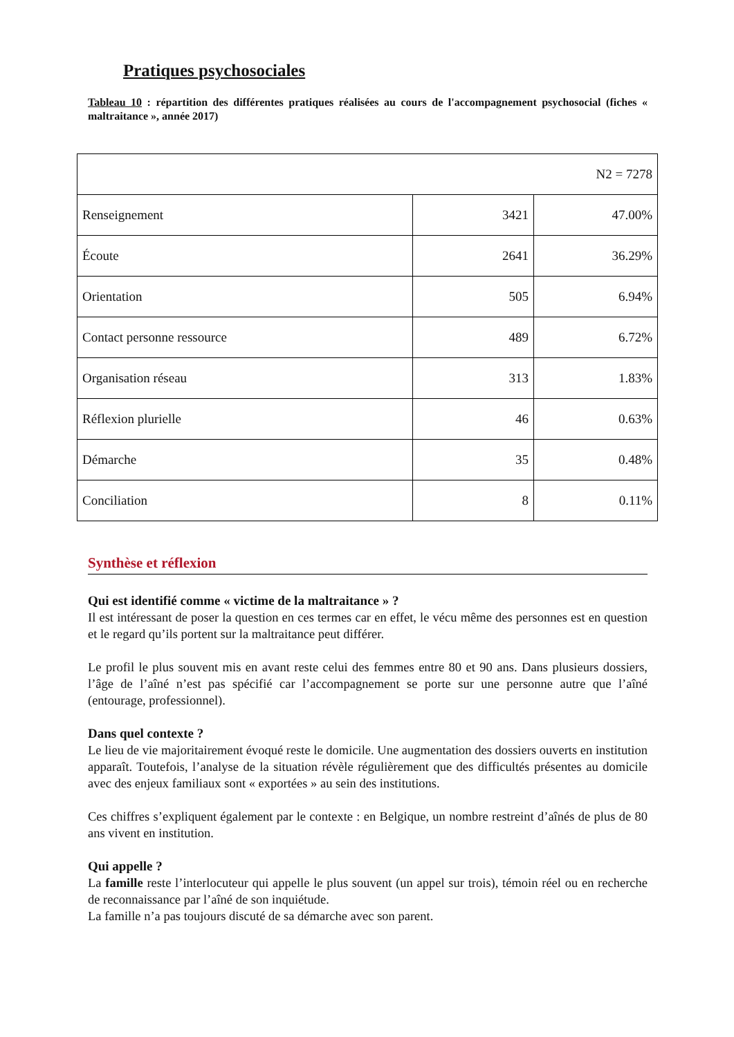Pratiques psychosociales
Tableau 10 : répartition des différentes pratiques réalisées au cours de l'accompagnement psychosocial (fiches « maltraitance », année 2017)
| N2 = 7278 | | |
| Renseignement | 3421 | 47.00% |
| Écoute | 2641 | 36.29% |
| Orientation | 505 | 6.94% |
| Contact personne ressource | 489 | 6.72% |
| Organisation réseau | 313 | 1.83% |
| Réflexion plurielle | 46 | 0.63% |
| Démarche | 35 | 0.48% |
| Conciliation | 8 | 0.11% |
Synthèse et réflexion
Qui est identifié comme « victime de la maltraitance » ?
Il est intéressant de poser la question en ces termes car en effet, le vécu même des personnes est en question et le regard qu’ils portent sur la maltraitance peut différer.
Le profil le plus souvent mis en avant reste celui des femmes entre 80 et 90 ans. Dans plusieurs dossiers, l’âge de l’aîné n’est pas spécifié car l’accompagnement se porte sur une personne autre que l’aîné (entourage, professionnel).
Dans quel contexte ?
Le lieu de vie majoritairement évoqué reste le domicile. Une augmentation des dossiers ouverts en institution apparaît. Toutefois, l’analyse de la situation révèle régulièrement que des difficultés présentes au domicile avec des enjeux familiaux sont « exportées » au sein des institutions.
Ces chiffres s’expliquent également par le contexte : en Belgique, un nombre restreint d’aînés de plus de 80 ans vivent en institution.
Qui appelle ?
La famille reste l’interlocuteur qui appelle le plus souvent (un appel sur trois), témoin réel ou en recherche de reconnaissance par l’aîné de son inquiétude.
La famille n’a pas toujours discuté de sa démarche avec son parent.